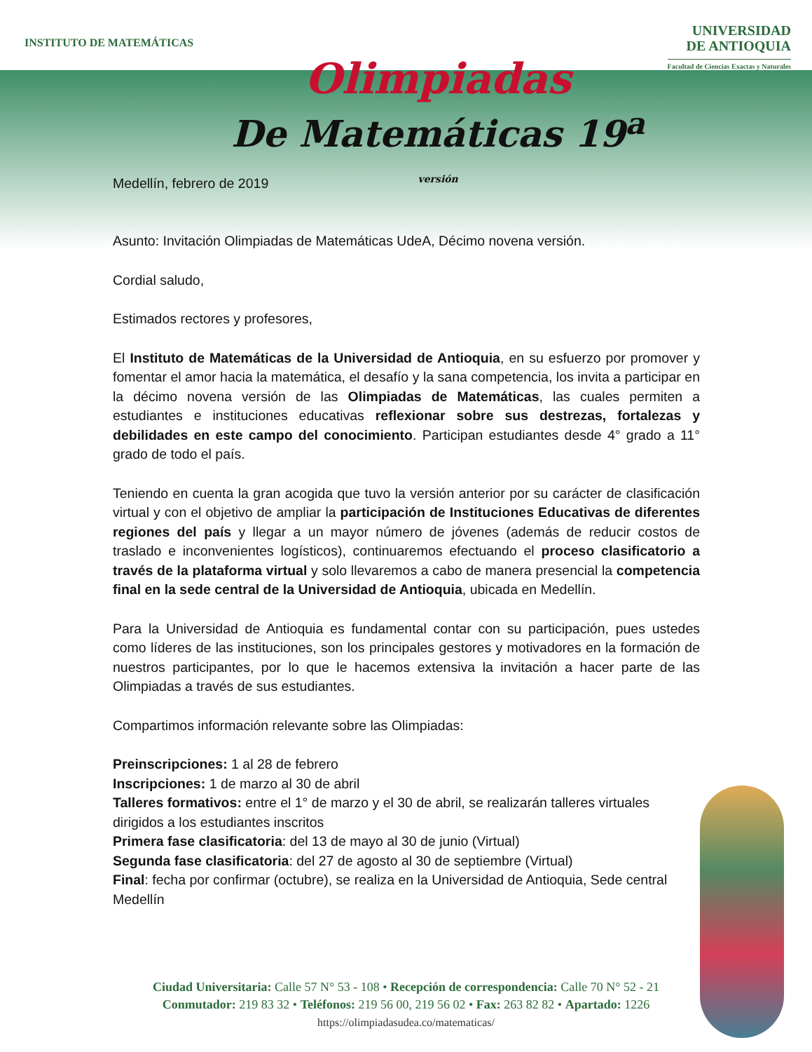INSTITUTO DE MATEMÁTICAS
UNIVERSIDAD
DE ANTIOQUIA
Facultad de Ciencias Exactas y Naturales
Olimpiadas
De Matemáticas 19<sup>a</sup>
versión
Medellín, febrero de 2019
Asunto: Invitación Olimpiadas de Matemáticas UdeA, Décimo novena versión.
Cordial saludo,
Estimados rectores y profesores,
El Instituto de Matemáticas de la Universidad de Antioquia, en su esfuerzo por promover y fomentar el amor hacia la matemática, el desafío y la sana competencia, los invita a participar en la décimo novena versión de las Olimpiadas de Matemáticas, las cuales permiten a estudiantes e instituciones educativas reflexionar sobre sus destrezas, fortalezas y debilidades en este campo del conocimiento. Participan estudiantes desde 4° grado a 11° grado de todo el país.
Teniendo en cuenta la gran acogida que tuvo la versión anterior por su carácter de clasificación virtual y con el objetivo de ampliar la participación de Instituciones Educativas de diferentes regiones del país y llegar a un mayor número de jóvenes (además de reducir costos de traslado e inconvenientes logísticos), continuaremos efectuando el proceso clasificatorio a través de la plataforma virtual y solo llevaremos a cabo de manera presencial la competencia final en la sede central de la Universidad de Antioquia, ubicada en Medellín.
Para la Universidad de Antioquia es fundamental contar con su participación, pues ustedes como líderes de las instituciones, son los principales gestores y motivadores en la formación de nuestros participantes, por lo que le hacemos extensiva la invitación a hacer parte de las Olimpiadas a través de sus estudiantes.
Compartimos información relevante sobre las Olimpiadas:
Preinscripciones: 1 al 28 de febrero
Inscripciones: 1 de marzo al 30 de abril
Talleres formativos: entre el 1° de marzo y el 30 de abril, se realizarán talleres virtuales dirigidos a los estudiantes inscritos
Primera fase clasificatoria: del 13 de mayo al 30 de junio (Virtual)
Segunda fase clasificatoria: del 27 de agosto al 30 de septiembre (Virtual)
Final: fecha por confirmar (octubre), se realiza en la Universidad de Antioquia, Sede central Medellín
Ciudad Universitaria: Calle 57 N° 53 - 108 • Recepción de correspondencia: Calle 70 N° 52 - 21
Conmutador: 219 83 32 • Teléfonos: 219 56 00, 219 56 02 • Fax: 263 82 82 • Apartado: 1226
https://olimpiadasudea.co/matematicas/